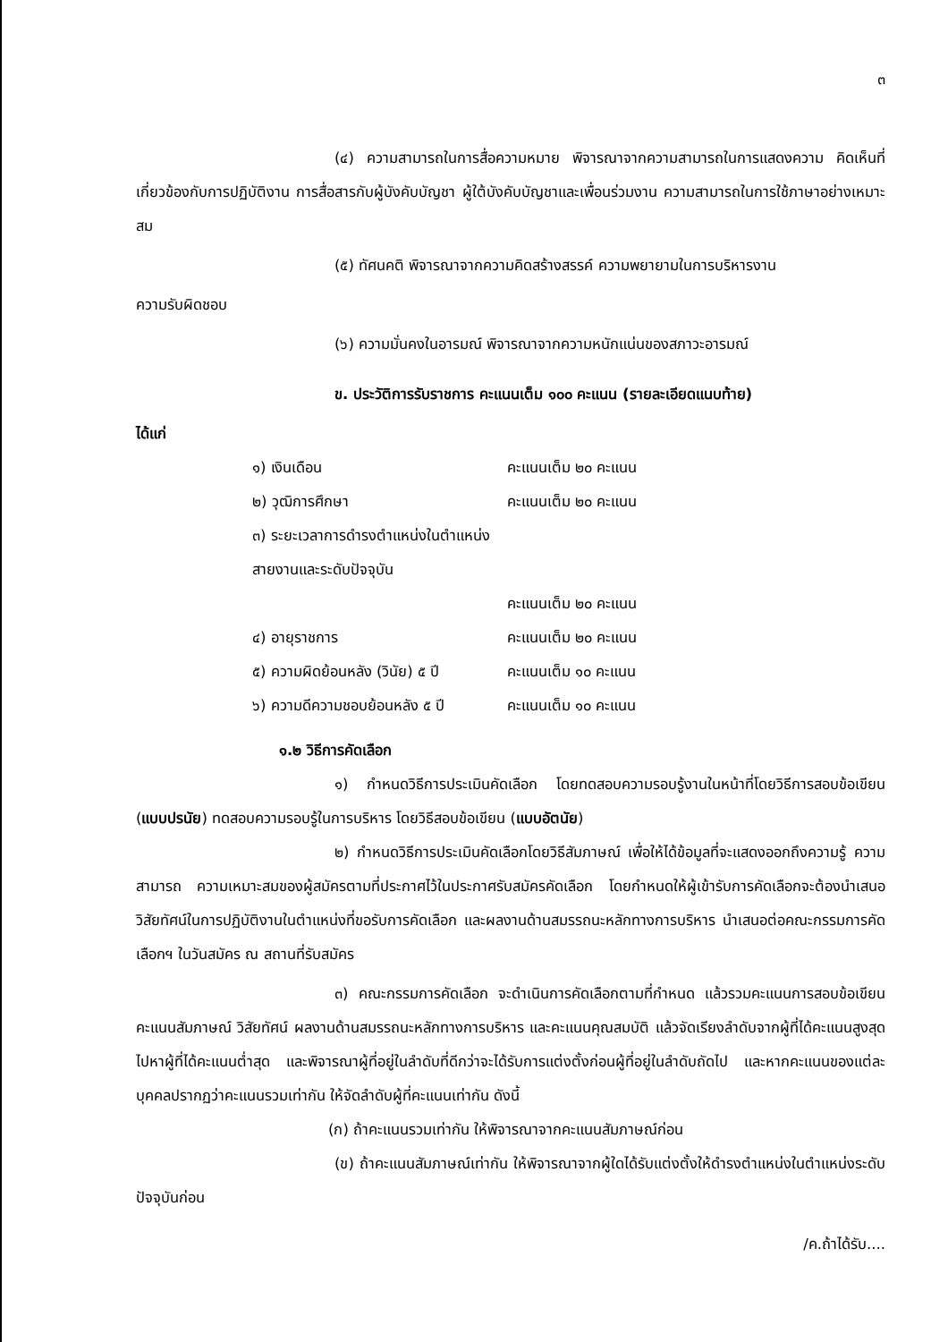๓
(๔) ความสามารถในการสื่อความหมาย พิจารณาจากความสามารถในการแสดงความ คิดเห็นที่เกี่ยวข้องกับการปฏิบัติงาน การสื่อสารกับผู้บังคับบัญชา ผู้ใต้บังคับบัญชาและเพื่อนร่วมงาน ความสามารถในการใช้ภาษาอย่างเหมาะสม
(๕) ทัศนคติ พิจารณาจากความคิดสร้างสรรค์ ความพยายามในการบริหารงาน
ความรับผิดชอบ
(๖) ความมั่นคงในอารมณ์ พิจารณาจากความหนักแน่นของสภาวะอารมณ์
ข. ประวัติการรับราชการ คะแนนเต็ม ๑๐๐ คะแนน (รายละเอียดแนบท้าย)
ได้แก่
๑) เงินเดือน คะแนนเต็ม ๒๐ คะแนน
๒) วุฒิการศึกษา คะแนนเต็ม ๒๐ คะแนน
๓) ระยะเวลาการดำรงตำแหน่งในตำแหน่งสายงานและระดับปัจจุบัน
คะแนนเต็ม ๒๐ คะแนน
๔) อายุราชการ คะแนนเต็ม ๒๐ คะแนน
๕) ความผิดย้อนหลัง (วินัย) ๕ ปี คะแนนเต็ม ๑๐ คะแนน
๖) ความดีความชอบย้อนหลัง ๕ ปี คะแนนเต็ม ๑๐ คะแนน
๑.๒ วิธีการคัดเลือก
๑) กำหนดวิธีการประเมินคัดเลือก โดยทดสอบความรอบรู้งานในหน้าที่โดยวิธีการสอบข้อเขียน (แบบปรนัย) ทดสอบความรอบรู้ในการบริหาร โดยวิธีสอบข้อเขียน (แบบอัตนัย)
๒) กำหนดวิธีการประเมินคัดเลือกโดยวิธีสัมภาษณ์ เพื่อให้ได้ข้อมูลที่จะแสดงออกถึงความรู้ ความสามารถ ความเหมาะสมของผู้สมัครตามที่ประกาศไว้ในประกาศรับสมัครคัดเลือก โดยกำหนดให้ผู้เข้ารับการคัดเลือกจะต้องนำเสนอวิสัยทัศน์ในการปฏิบัติงานในตำแหน่งที่ขอรับการคัดเลือก และผลงานด้านสมรรถนะหลักทางการบริหาร นำเสนอต่อคณะกรรมการคัดเลือกฯ ในวันสมัคร ณ สถานที่รับสมัคร
๓) คณะกรรมการคัดเลือก จะดำเนินการคัดเลือกตามที่กำหนด แล้วรวมคะแนนการสอบข้อเขียน คะแนนสัมภาษณ์ วิสัยทัศน์ ผลงานด้านสมรรถนะหลักทางการบริหาร และคะแนนคุณสมบัติ แล้วจัดเรียงลำดับจากผู้ที่ได้คะแนนสูงสุดไปหาผู้ที่ได้คะแนนต่ำสุด และพิจารณาผู้ที่อยู่ในลำดับที่ดีกว่าจะได้รับการแต่งตั้งก่อนผู้ที่อยู่ในลำดับถัดไป และหากคะแนนของแต่ละบุคคลปรากฏว่าคะแนนรวมเท่ากัน ให้จัดลำดับผู้ที่คะแนนเท่ากัน ดังนี้
(ก) ถ้าคะแนนรวมเท่ากัน ให้พิจารณาจากคะแนนสัมภาษณ์ก่อน
(ข) ถ้าคะแนนสัมภาษณ์เท่ากัน ให้พิจารณาจากผู้ใดได้รับแต่งตั้งให้ดำรงตำแหน่งในตำแหน่งระดับปัจจุบันก่อน
/ค.ถ้าได้รับ....